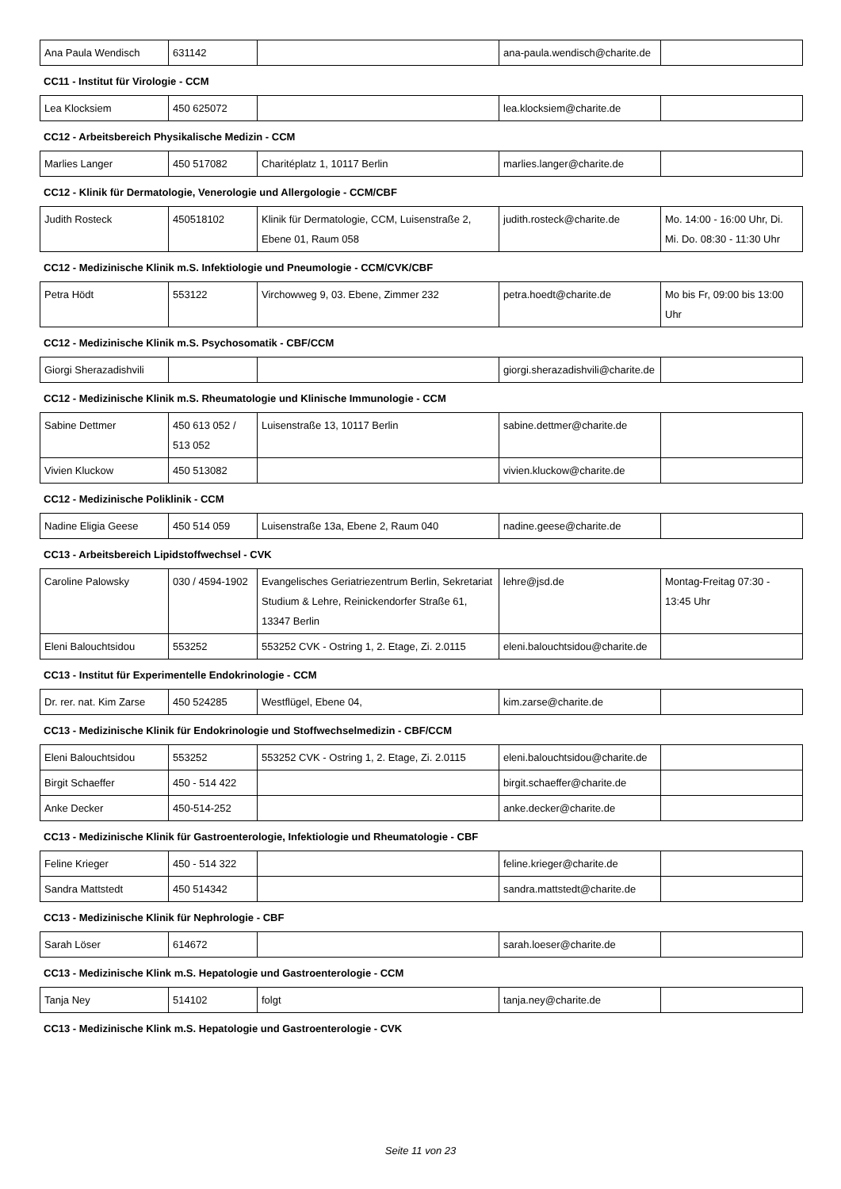| Ana Paula Wendisch | 631142 | | ana-paula.wendisch@charite.de | |
CC11 - Institut für Virologie - CCM
| Lea Klocksiem | 450 625072 | | lea.klocksiem@charite.de | |
CC12 - Arbeitsbereich Physikalische Medizin - CCM
| Marlies Langer | 450 517082 | Charitéplatz 1, 10117 Berlin | marlies.langer@charite.de | |
CC12 - Klinik für Dermatologie, Venerologie und Allergologie - CCM/CBF
| Judith Rosteck | 450518102 | Klinik für Dermatologie, CCM, Luisenstraße 2, Ebene 01, Raum 058 | judith.rosteck@charite.de | Mo. 14:00 - 16:00 Uhr, Di. Mi. Do. 08:30 - 11:30 Uhr |
CC12 - Medizinische Klinik m.S. Infektiologie und Pneumologie - CCM/CVK/CBF
| Petra Hödt | 553122 | Virchowweg 9, 03. Ebene, Zimmer 232 | petra.hoedt@charite.de | Mo bis Fr, 09:00 bis 13:00 Uhr |
CC12 - Medizinische Klinik m.S. Psychosomatik - CBF/CCM
| Giorgi Sherazadishvili | | | giorgi.sherazadishvili@charite.de | |
CC12 - Medizinische Klinik m.S. Rheumatologie und Klinische Immunologie - CCM
| Sabine Dettmer | 450 613 052 / 513 052 | Luisenstraße 13, 10117 Berlin | sabine.dettmer@charite.de | |
| Vivien Kluckow | 450 513082 | | vivien.kluckow@charite.de | |
CC12 - Medizinische Poliklinik - CCM
| Nadine Eligia Geese | 450 514 059 | Luisenstraße 13a, Ebene 2, Raum 040 | nadine.geese@charite.de | |
CC13 - Arbeitsbereich Lipidstoffwechsel - CVK
| Caroline Palowsky | 030 / 4594-1902 | Evangelisches Geriatriezentrum Berlin, Sekretariat Studium & Lehre, Reinickendorfer Straße 61, 13347 Berlin | lehre@jsd.de | Montag-Freitag 07:30 - 13:45 Uhr |
| Eleni Balouchtsidou | 553252 | 553252 CVK - Ostring 1, 2. Etage, Zi. 2.0115 | eleni.balouchtsidou@charite.de | |
CC13 - Institut für Experimentelle Endokrinologie - CCM
| Dr. rer. nat. Kim Zarse | 450 524285 | Westflügel, Ebene 04, | kim.zarse@charite.de | |
CC13 - Medizinische Klinik für Endokrinologie und Stoffwechselmedizin - CBF/CCM
| Eleni Balouchtsidou | 553252 | 553252 CVK - Ostring 1, 2. Etage, Zi. 2.0115 | eleni.balouchtsidou@charite.de | |
| Birgit Schaeffer | 450 - 514 422 | | birgit.schaeffer@charite.de | |
| Anke Decker | 450-514-252 | | anke.decker@charite.de | |
CC13 - Medizinische Klinik für Gastroenterologie, Infektiologie und Rheumatologie - CBF
| Feline Krieger | 450 - 514 322 | | feline.krieger@charite.de | |
| Sandra Mattstedt | 450 514342 | | sandra.mattstedt@charite.de | |
CC13 - Medizinische Klinik für Nephrologie - CBF
| Sarah Löser | 614672 | | sarah.loeser@charite.de | |
CC13 - Medizinische Klink m.S. Hepatologie und Gastroenterologie - CCM
| Tanja Ney | 514102 | folgt | tanja.ney@charite.de | |
CC13 - Medizinische Klink m.S. Hepatologie und Gastroenterologie - CVK
Seite 11 von 23